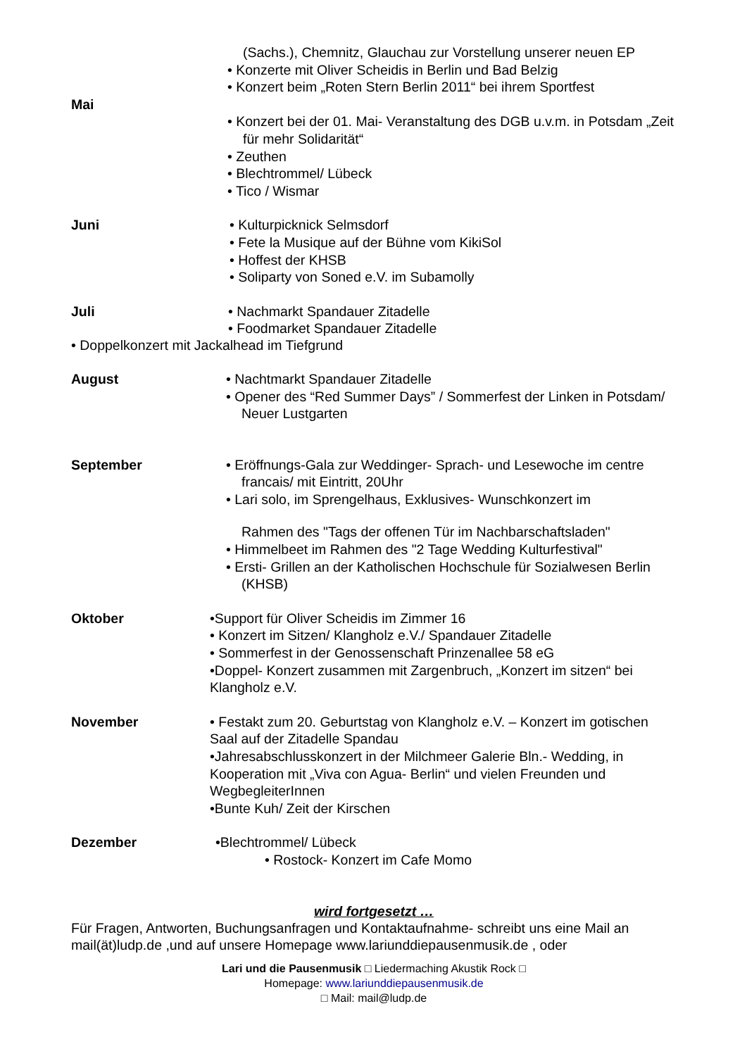(Sachs.), Chemnitz, Glauchau zur Vorstellung unserer neuen EP
• Konzerte mit Oliver Scheidis in Berlin und Bad Belzig
• Konzert beim „Roten Stern Berlin 2011“ bei ihrem Sportfest
Mai
• Konzert bei der 01. Mai- Veranstaltung des DGB u.v.m. in Potsdam „Zeit für mehr Solidarität“
• Zeuthen
• Blechtrommel/ Lübeck
• Tico / Wismar
Juni • Kulturpicknick Selmsdorf
• Fete la Musique auf der Bühne vom KikiSol
• Hoffest der KHSB
• Soliparty von Soned e.V. im Subamolly
Juli • Nachmarkt Spandauer Zitadelle
• Foodmarket Spandauer Zitadelle
• Doppelkonzert mit Jackalhead im Tiefgrund
August • Nachtmarkt Spandauer Zitadelle
• Opener des “Red Summer Days” / Sommerfest der Linken in Potsdam/ Neuer Lustgarten
September • Eröffnungs-Gala zur Weddinger- Sprach- und Lesewoche im centre francais/ mit Eintritt, 20Uhr
• Lari solo, im Sprengelhaus, Exklusives- Wunschkonzert im
Rahmen des "Tags der offenen Tür im Nachbarschaftsladen"
• Himmelbeet im Rahmen des "2 Tage Wedding Kulturfestival"
• Ersti- Grillen an der Katholischen Hochschule für Sozialwesen Berlin (KHSB)
Oktober •Support für Oliver Scheidis im Zimmer 16
• Konzert im Sitzen/ Klangholz e.V./ Spandauer Zitadelle
• Sommerfest in der Genossenschaft Prinzenallee 58 eG
•Doppel- Konzert zusammen mit Zargenbruch, „Konzert im sitzen“ bei Klangholz e.V.
November • Festakt zum 20. Geburtstag von Klangholz e.V. – Konzert im gotischen Saal auf der Zitadelle Spandau
•Jahresabschlusskonzert in der Milchmeer Galerie Bln.- Wedding, in Kooperation mit „Viva con Agua- Berlin“ und vielen Freunden und WegbegleiterInnen
•Bunte Kuh/ Zeit der Kirschen
Dezember •Blechtrommel/ Lübeck
• Rostock- Konzert im Cafe Momo
wird fortgesetzt …
Für Fragen, Antworten, Buchungsanfragen und Kontaktaufnahme- schreibt uns eine Mail an mail(ät)ludp.de ,und auf unsere Homepage www.lariunddiepausenmusik.de , oder
Lari und die Pausenmusik □ Liedermaching Akustik Rock □
Homepage: www.lariunddiepausenmusik.de
□ Mail: mail@ludp.de